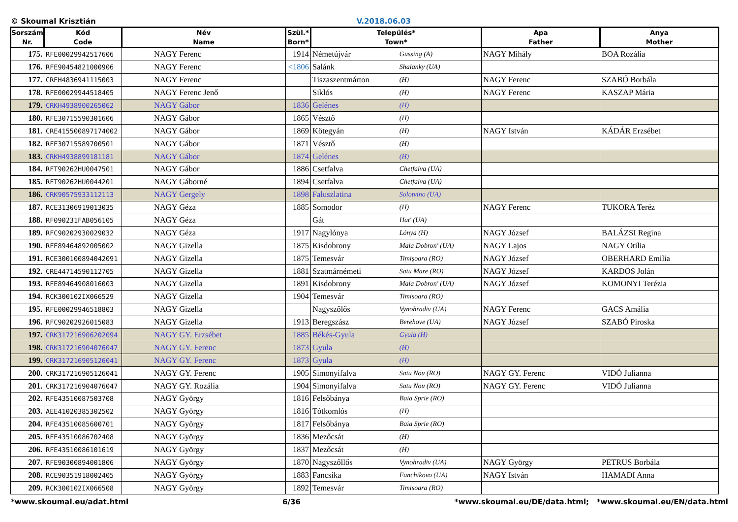© Skoumal Krisztián V.2018.06.03
| Sorszám Nr. | Kód Code | Név Name | Szül.* Born* | Település* Town* | | Apa Father | Anya Mother |
| --- | --- | --- | --- | --- | --- | --- | --- |
| 175. | RFE00029942517606 | NAGY Ferenc | 1914 | Németújvár | Güssing (A) | NAGY Mihály | BOA Rozália |
| 176. | RFE90454821000906 | NAGY Ferenc | <1806 | Salánk | Shalanky (UA) | | |
| 177. | CREH4836941115003 | NAGY Ferenc | | Tiszaszentmárton | (H) | NAGY Ferenc | SZABÓ Borbála |
| 178. | RFE00029944518405 | NAGY Ferenc Jenő | | Siklós | (H) | NAGY Ferenc | KASZAP Mária |
| 179. | CRKH4938900265062 | NAGY Gábor | 1836 | Gelénes | (H) | | |
| 180. | RFE30715590301606 | NAGY Gábor | 1865 | Vésztő | (H) | | |
| 181. | CRE415500897174002 | NAGY Gábor | 1869 | Kötegyán | (H) | NAGY István | KÁDÁR Erzsébet |
| 182. | RFE30715589700501 | NAGY Gábor | 1871 | Vésztő | (H) | | |
| 183. | CRKH4938899181181 | NAGY Gábor | 1874 | Gelénes | (H) | | |
| 184. | RFT90262HU0047501 | NAGY Gábor | 1886 | Csetfalva | Chetfalva (UA) | | |
| 185. | RFT90262HU0044201 | NAGY Gáborné | 1894 | Csetfalva | Chetfalva (UA) | | |
| 186. | CRK90575933112113 | NAGY Gergely | 1898 | Faluszlatina | Solotvino (UA) | | |
| 187. | RCE31306919013035 | NAGY Géza | 1885 | Somodor | (H) | NAGY Ferenc | TUKORA Teréz |
| 188. | RF090231FAB056105 | NAGY Géza | | Gát | Hat' (UA) | | |
| 189. | RFC90202930029032 | NAGY Géza | 1917 | Nagylónya | Lónya (H) | NAGY József | BALÁZSI Regina |
| 190. | RFE89464892005002 | NAGY Gizella | 1875 | Kisdobrony | Mala Dobron' (UA) | NAGY Lajos | NAGY Otilia |
| 191. | RCE300100894042091 | NAGY Gizella | 1875 | Temesvár | Timişoara (RO) | NAGY József | OBERHARD Emilia |
| 192. | CRE44714590112705 | NAGY Gizella | 1881 | Szatmárnémeti | Satu Mare (RO) | NAGY József | KARDOS Jolán |
| 193. | RFE89464908016003 | NAGY Gizella | 1891 | Kisdobrony | Mala Dobron' (UA) | NAGY József | KOMONYI Terézia |
| 194. | RCK300102IX066529 | NAGY Gizella | 1904 | Temesvár | Timisoara (RO) | | |
| 195. | RFE00029946518803 | NAGY Gizella | | Nagyszőlős | Vynohradiv (UA) | NAGY Ferenc | GACS Amália |
| 196. | RFC90202926015083 | NAGY Gizella | 1913 | Beregszász | Berehove (UA) | NAGY József | SZABÓ Piroska |
| 197. | CRK317216906202094 | NAGY GY. Erzsébet | 1885 | Békés-Gyula | Gyula (H) | | |
| 198. | CRK317216904076047 | NAGY GY. Ferenc | 1873 | Gyula | (H) | | |
| 199. | CRK317216905126041 | NAGY GY. Ferenc | 1873 | Gyula | (H) | | |
| 200. | CRK317216905126041 | NAGY GY. Ferenc | 1905 | Simonyifalva | Satu Nou (RO) | NAGY GY. Ferenc | VIDÓ Julianna |
| 201. | CRK317216904076047 | NAGY GY. Rozália | 1904 | Simonyifalva | Satu Nou (RO) | NAGY GY. Ferenc | VIDÓ Julianna |
| 202. | RFE43510087503708 | NAGY György | 1816 | Felsőbánya | Baia Sprie (RO) | | |
| 203. | AEE41020385302502 | NAGY György | 1816 | Tótkomlós | (H) | | |
| 204. | RFE43510085600701 | NAGY György | 1817 | Felsőbánya | Baia Sprie (RO) | | |
| 205. | RFE43510086702408 | NAGY György | 1836 | Mezőcsát | (H) | | |
| 206. | RFE43510086101619 | NAGY György | 1837 | Mezőcsát | (H) | | |
| 207. | RFE90300894001806 | NAGY György | 1870 | Nagyszőllős | Vynohradiv (UA) | NAGY György | PETRUS Borbála |
| 208. | RCE90351918002405 | NAGY György | 1883 | Fancsika | Fanchikovo (UA) | NAGY István | HAMADI Anna |
| 209. | RCK300102IX066508 | NAGY György | 1892 | Temesvár | Timisoara (RO) | | |
*www.skoumal.eu/adat.html 6/36 *www.skoumal.eu/DE/data.html; *www.skoumal.eu/EN/data.html